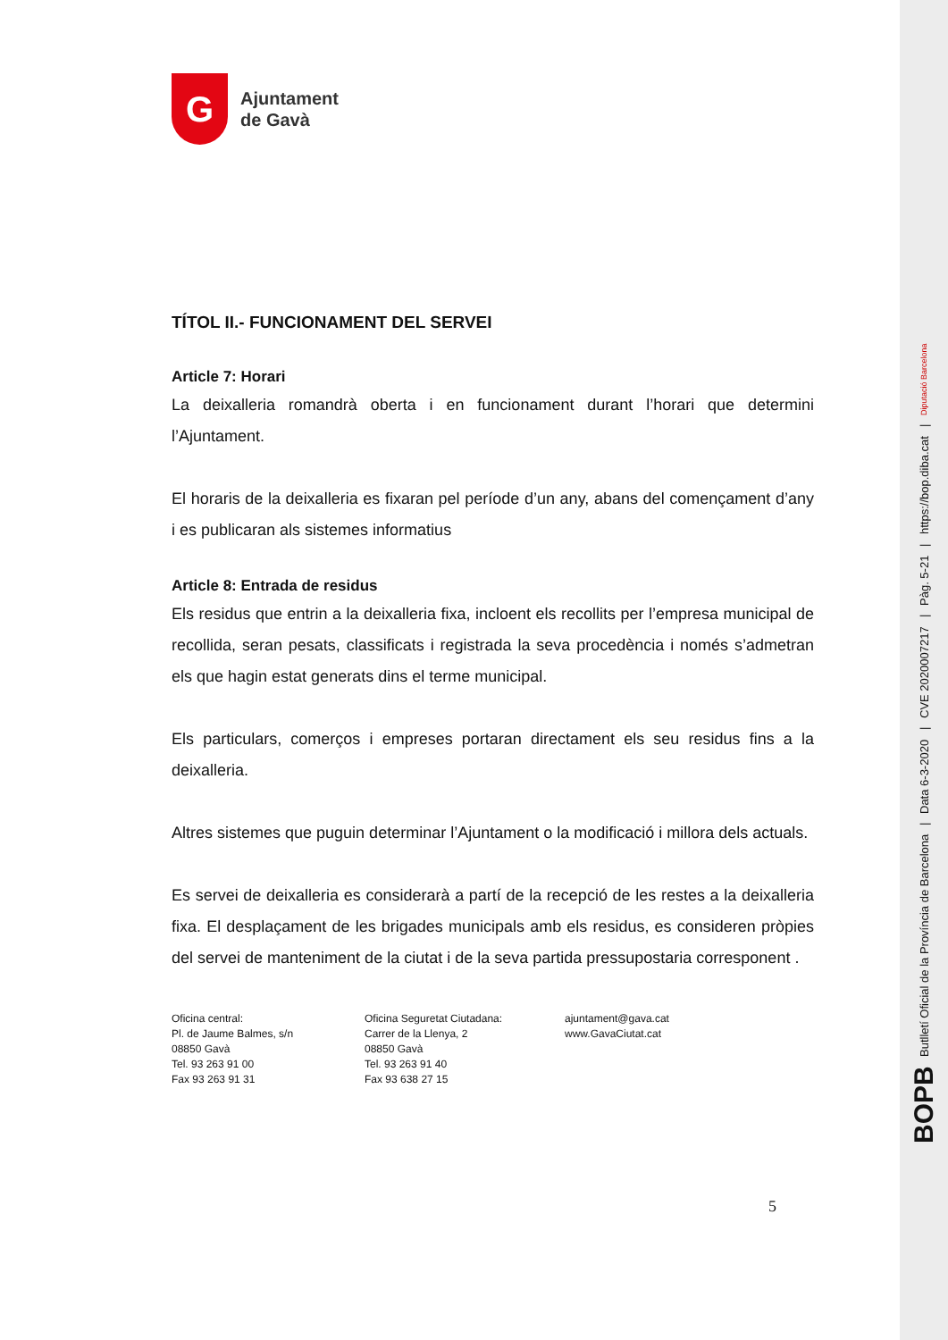G
Ajuntament
de Gavà
TÍTOL II.- FUNCIONAMENT DEL SERVEI
Article 7: Horari
La deixalleria romandrà oberta i en funcionament durant l’horari que determini l’Ajuntament.
El horaris de la deixalleria es fixaran pel període d’un any, abans del començament d’any i es publicaran als sistemes informatius
Article 8: Entrada de residus
Els residus que entrin a la deixalleria fixa, incloent els recollits per l’empresa municipal de recollida, seran pesats, classificats i registrada la seva procedència i només s’admetran els que hagin estat generats dins el terme municipal.
Els particulars, comerços i empreses portaran directament els seu residus fins a la deixalleria.
Altres sistemes que puguin determinar l’Ajuntament o la modificació i millora dels actuals.
Es servei de deixalleria es considerarà a partí de la recepció de les restes a la deixalleria fixa. El desplaçament de les brigades municipals amb els residus, es consideren pròpies del servei de manteniment de la ciutat i de la seva partida pressupostaria corresponent .
Oficina central:
Pl. de Jaume Balmes, s/n
08850 Gavà
Tel. 93 263 91 00
Fax 93 263 91 31
Oficina Seguretat Ciutadana:
Carrer de la Llenya, 2
08850 Gavà
Tel. 93 263 91 40
Fax 93 638 27 15
ajuntament@gava.cat
www.GavaCiutat.cat
5
BOPB Butlletí Oficial de la Província de Barcelona | Data 6-3-2020 | CVE 2020007217 | Pàg. 5-21 | https://bop.diba.cat | Diputació Barcelona